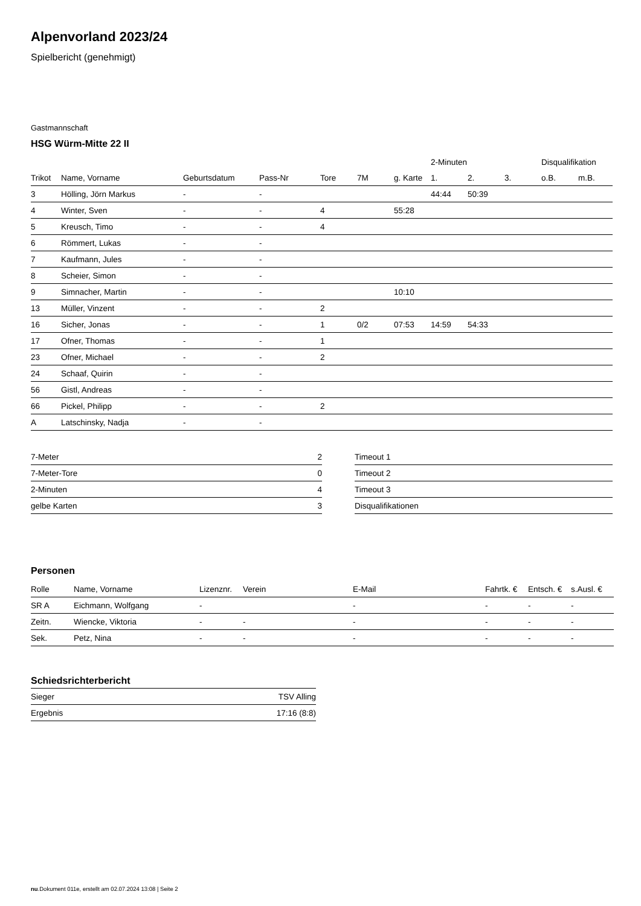Alpenvorland 2023/24
Spielbericht (genehmigt)
Gastmannschaft
HSG Würm-Mitte 22 II
| | | | | | | | 2-Minuten | | | Disqualifikation | |
| --- | --- | --- | --- | --- | --- | --- | --- | --- | --- | --- | --- |
| Trikot | Name, Vorname | Geburtsdatum | Pass-Nr | Tore | 7M | g. Karte | 1. | 2. | 3. | o.B. | m.B. |
| 3 | Hölling, Jörn Markus | - | - | | | | 44:44 | 50:39 | | | |
| 4 | Winter, Sven | - | - | 4 | | 55:28 | | | | | |
| 5 | Kreusch, Timo | - | - | 4 | | | | | | | |
| 6 | Römmert, Lukas | - | - | | | | | | | | |
| 7 | Kaufmann, Jules | - | - | | | | | | | | |
| 8 | Scheier, Simon | - | - | | | | | | | | |
| 9 | Simnacher, Martin | - | - | | | 10:10 | | | | | |
| 13 | Müller, Vinzent | - | - | 2 | | | | | | | |
| 16 | Sicher, Jonas | - | - | 1 | 0/2 | 07:53 | 14:59 | 54:33 | | | |
| 17 | Ofner, Thomas | - | - | 1 | | | | | | | |
| 23 | Ofner, Michael | - | - | 2 | | | | | | | |
| 24 | Schaaf, Quirin | - | - | | | | | | | | |
| 56 | Gistl, Andreas | - | - | | | | | | | | |
| 66 | Pickel, Philipp | - | - | 2 | | | | | | | |
| A | Latschinsky, Nadja | - | - | | | | | | | | |
| 7-Meter | 2 |
| 7-Meter-Tore | 0 |
| 2-Minuten | 4 |
| gelbe Karten | 3 |
| Timeout 1 |
| Timeout 2 |
| Timeout 3 |
| Disqualifikationen |
Personen
| Rolle | Name, Vorname | Lizenznr. | Verein | E-Mail | Fahrtk. € | Entsch. € | s.Ausl. € |
| --- | --- | --- | --- | --- | --- | --- | --- |
| SR A | Eichmann, Wolfgang | - | | - | - | - | - |
| Zeitn. | Wiencke, Viktoria | - | - | - | - | - | - |
| Sek. | Petz, Nina | - | - | - | - | - | - |
Schiedsrichterbericht
| Sieger | TSV Alling |
| Ergebnis | 17:16 (8:8) |
nu.Dokument 011e, erstellt am 02.07.2024 13:08 | Seite 2